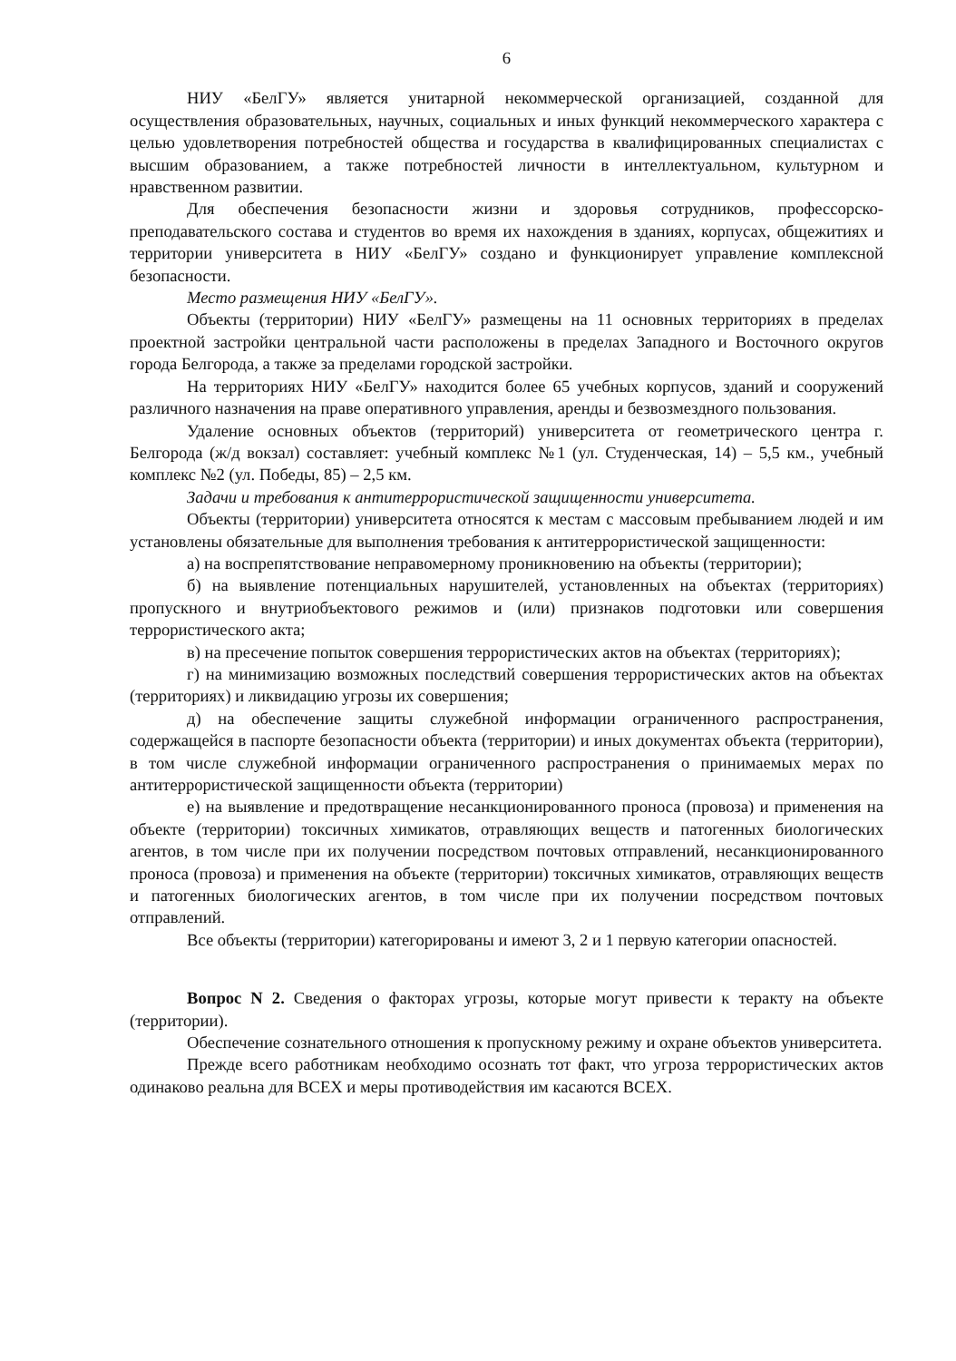6
НИУ «БелГУ» является унитарной некоммерческой организацией, созданной для осуществления образовательных, научных, социальных и иных функций некоммерческого характера с целью удовлетворения потребностей общества и государства в квалифицированных специалистах с высшим образованием, а также потребностей личности в интеллектуальном, культурном и нравственном развитии.
Для обеспечения безопасности жизни и здоровья сотрудников, профессорско-преподавательского состава и студентов во время их нахождения в зданиях, корпусах, общежитиях и территории университета в НИУ «БелГУ» создано и функционирует управление комплексной безопасности.
Место размещения НИУ «БелГУ».
Объекты (территории) НИУ «БелГУ» размещены на 11 основных территориях в пределах проектной застройки центральной части расположены в пределах Западного и Восточного округов города Белгорода, а также за пределами городской застройки.
На территориях НИУ «БелГУ» находится более 65 учебных корпусов, зданий и сооружений различного назначения на праве оперативного управления, аренды и безвозмездного пользования.
Удаление основных объектов (территорий) университета от геометрического центра г. Белгорода (ж/д вокзал) составляет: учебный комплекс №1 (ул. Студенческая, 14) – 5,5 км., учебный комплекс №2 (ул. Победы, 85) – 2,5 км.
Задачи и требования к антитеррористической защищенности университета.
Объекты (территории) университета относятся к местам с массовым пребыванием людей и им установлены обязательные для выполнения требования к антитеррористической защищенности:
а) на воспрепятствование неправомерному проникновению на объекты (территории);
б) на выявление потенциальных нарушителей, установленных на объектах (территориях) пропускного и внутриобъектового режимов и (или) признаков подготовки или совершения террористического акта;
в) на пресечение попыток совершения террористических актов на объектах (территориях);
г) на минимизацию возможных последствий совершения террористических актов на объектах (территориях) и ликвидацию угрозы их совершения;
д) на обеспечение защиты служебной информации ограниченного распространения, содержащейся в паспорте безопасности объекта (территории) и иных документах объекта (территории), в том числе служебной информации ограниченного распространения о принимаемых мерах по антитеррористической защищенности объекта (территории)
е) на выявление и предотвращение несанкционированного проноса (провоза) и применения на объекте (территории) токсичных химикатов, отравляющих веществ и патогенных биологических агентов, в том числе при их получении посредством почтовых отправлений, несанкционированного проноса (провоза) и применения на объекте (территории) токсичных химикатов, отравляющих веществ и патогенных биологических агентов, в том числе при их получении посредством почтовых отправлений.
Все объекты (территории) категорированы и имеют 3, 2 и 1 первую категории опасностей.
Вопрос N 2. Сведения о факторах угрозы, которые могут привести к теракту на объекте (территории).
Обеспечение сознательного отношения к пропускному режиму и охране объектов университета.
Прежде всего работникам необходимо осознать тот факт, что угроза террористических актов одинаково реальна для ВСЕХ и меры противодействия им касаются ВСЕХ.